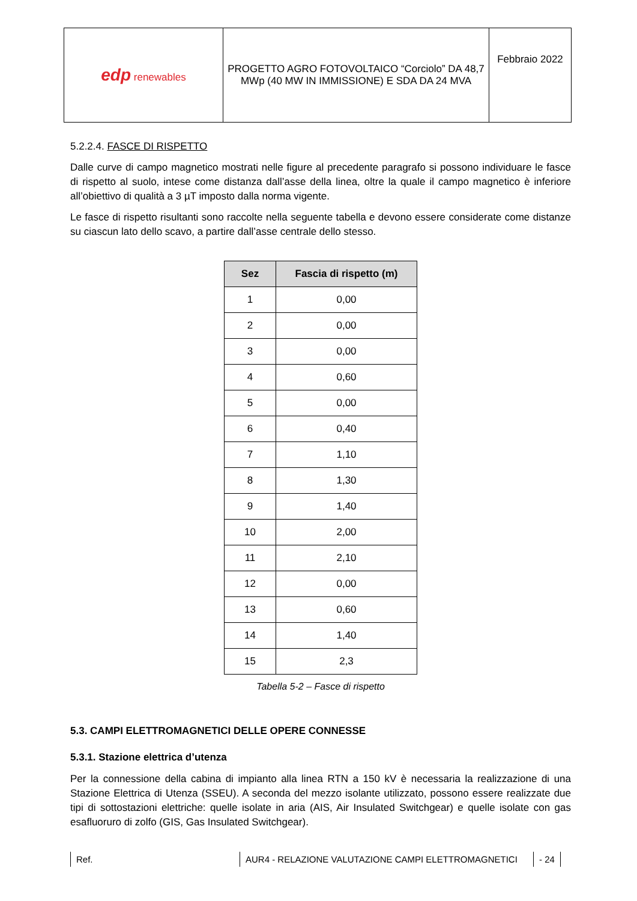| edp renewables | PROGETTO AGRO FOTOVOLTAICO “Corciolo” DA 48,7 MWp (40 MW IN IMMISSIONE) E SDA DA 24 MVA | Febbraio 2022 |
5.2.2.4. FASCE DI RISPETTO
Dalle curve di campo magnetico mostrati nelle figure al precedente paragrafo si possono individuare le fasce di rispetto al suolo, intese come distanza dall’asse della linea, oltre la quale il campo magnetico è inferiore all’obiettivo di qualità a 3 µT imposto dalla norma vigente.
Le fasce di rispetto risultanti sono raccolte nella seguente tabella e devono essere considerate come distanze su ciascun lato dello scavo, a partire dall’asse centrale dello stesso.
| Sez | Fascia di rispetto (m) |
| --- | --- |
| 1 | 0,00 |
| 2 | 0,00 |
| 3 | 0,00 |
| 4 | 0,60 |
| 5 | 0,00 |
| 6 | 0,40 |
| 7 | 1,10 |
| 8 | 1,30 |
| 9 | 1,40 |
| 10 | 2,00 |
| 11 | 2,10 |
| 12 | 0,00 |
| 13 | 0,60 |
| 14 | 1,40 |
| 15 | 2,3 |
Tabella 5-2 – Fasce di rispetto
5.3. CAMPI ELETTROMAGNETICI DELLE OPERE CONNESSE
5.3.1. Stazione elettrica d’utenza
Per la connessione della cabina di impianto alla linea RTN a 150 kV è necessaria la realizzazione di una Stazione Elettrica di Utenza (SSEU). A seconda del mezzo isolante utilizzato, possono essere realizzate due tipi di sottostazioni elettriche: quelle isolate in aria (AIS, Air Insulated Switchgear) e quelle isolate con gas esafluoruro di zolfo (GIS, Gas Insulated Switchgear).
Ref. AUR4 - RELAZIONE VALUTAZIONE CAMPI ELETTROMAGNETICI - 24